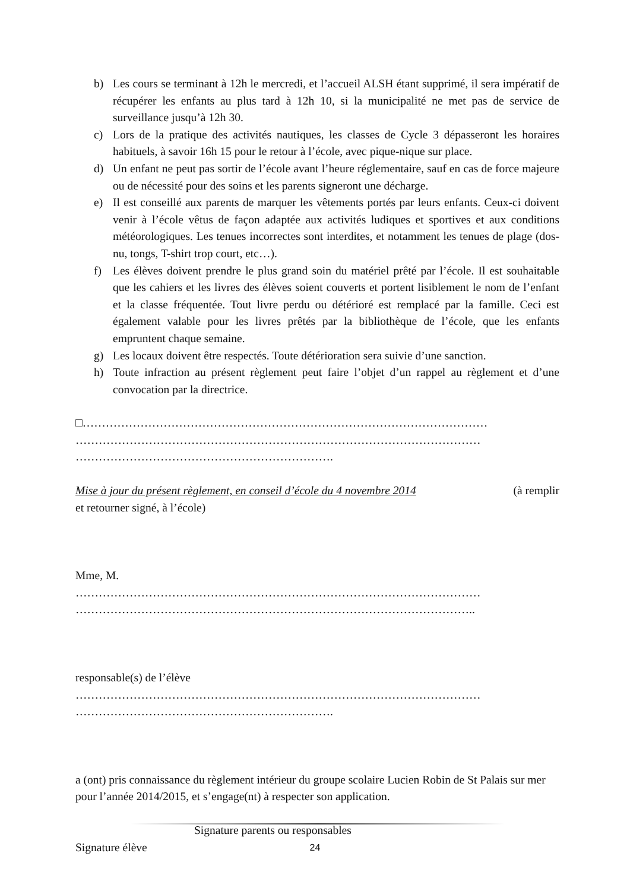b) Les cours se terminant à 12h le mercredi, et l’accueil ALSH étant supprimé, il sera impératif de récupérer les enfants au plus tard à 12h 10, si la municipalité ne met pas de service de surveillance jusqu’à 12h 30.
c) Lors de la pratique des activités nautiques, les classes de Cycle 3 dépasseront les horaires habituels, à savoir 16h 15 pour le retour à l’école, avec pique-nique sur place.
d) Un enfant ne peut pas sortir de l’école avant l’heure réglementaire, sauf en cas de force majeure ou de nécessité pour des soins et les parents signeront une décharge.
e) Il est conseillé aux parents de marquer les vêtements portés par leurs enfants. Ceux-ci doivent venir à l’école vêtus de façon adaptée aux activités ludiques et sportives et aux conditions météorologiques. Les tenues incorrectes sont interdites, et notamment les tenues de plage (dos-nu, tongs, T-shirt trop court, etc…).
f) Les élèves doivent prendre le plus grand soin du matériel prêté par l’école. Il est souhaitable que les cahiers et les livres des élèves soient couverts et portent lisiblement le nom de l’enfant et la classe fréquentée. Tout livre perdu ou détérioré est remplacé par la famille. Ceci est également valable pour les livres prêtés par la bibliothèque de l’école, que les enfants empruntent chaque semaine.
g) Les locaux doivent être respectés. Toute détérioration sera suivie d’une sanction.
h) Toute infraction au présent règlement peut faire l’objet d’un rappel au règlement et d’une convocation par la directrice.
□……………………………………………………………………………………………
……………………………………………………………………………………………
………………………………………………………….
Mise à jour du présent règlement, en conseil d’école du 4 novembre 2014 (à remplir
et retourner signé, à l’école)
Mme, M.
……………………………………………………………………………………………
…………………………………………………………………………………………..
responsable(s) de l’élève
……………………………………………………………………………………………
………………………………………………………….
a (ont) pris connaissance du règlement intérieur du groupe scolaire Lucien Robin de St Palais sur mer pour l’année 2014/2015, et s’engage(nt) à respecter son application.
Signature parents ou responsables
Signature élève
24